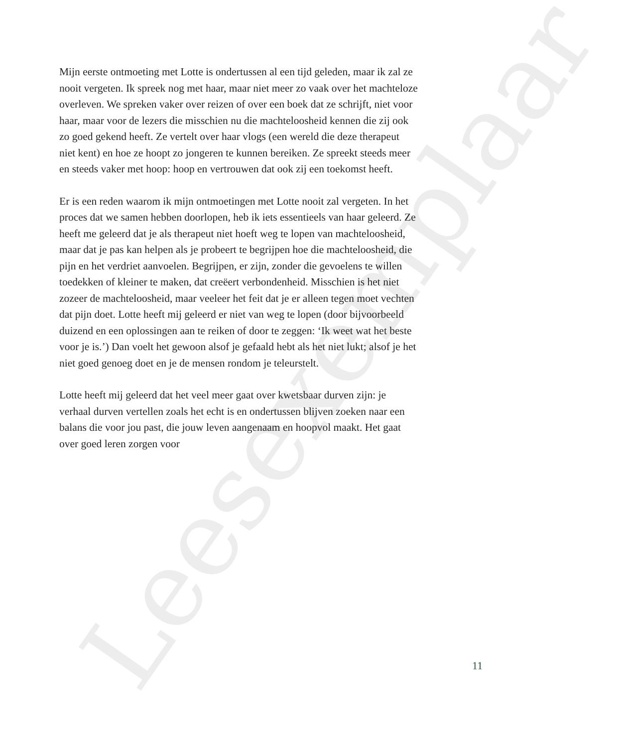Leesexemplaar
Mijn eerste ontmoeting met Lotte is ondertussen al een tijd geleden, maar ik zal ze nooit vergeten. Ik spreek nog met haar, maar niet meer zo vaak over het machteloze overleven. We spreken vaker over reizen of over een boek dat ze schrijft, niet voor haar, maar voor de lezers die misschien nu die machteloosheid kennen die zij ook zo goed gekend heeft. Ze vertelt over haar vlogs (een wereld die deze therapeut niet kent) en hoe ze hoopt zo jongeren te kunnen bereiken. Ze spreekt steeds meer en steeds vaker met hoop: hoop en vertrouwen dat ook zij een toekomst heeft.
Er is een reden waarom ik mijn ontmoetingen met Lotte nooit zal vergeten. In het proces dat we samen hebben doorlopen, heb ik iets essentieels van haar geleerd. Ze heeft me geleerd dat je als therapeut niet hoeft weg te lopen van machteloosheid, maar dat je pas kan helpen als je probeert te begrijpen hoe die machteloosheid, die pijn en het verdriet aanvoelen. Begrijpen, er zijn, zonder die gevoelens te willen toedekken of kleiner te maken, dat creëert verbondenheid. Misschien is het niet zozeer de machteloosheid, maar veeleer het feit dat je er alleen tegen moet vechten dat pijn doet. Lotte heeft mij geleerd er niet van weg te lopen (door bijvoorbeeld duizend en een oplossingen aan te reiken of door te zeggen: ‘Ik weet wat het beste voor je is.’) Dan voelt het gewoon alsof je gefaald hebt als het niet lukt; alsof je het niet goed genoeg doet en je de mensen rondom je teleurstelt.
Lotte heeft mij geleerd dat het veel meer gaat over kwetsbaar durven zijn: je verhaal durven vertellen zoals het echt is en ondertussen blijven zoeken naar een balans die voor jou past, die jouw leven aangenaam en hoopvol maakt. Het gaat over goed leren zorgen voor
11